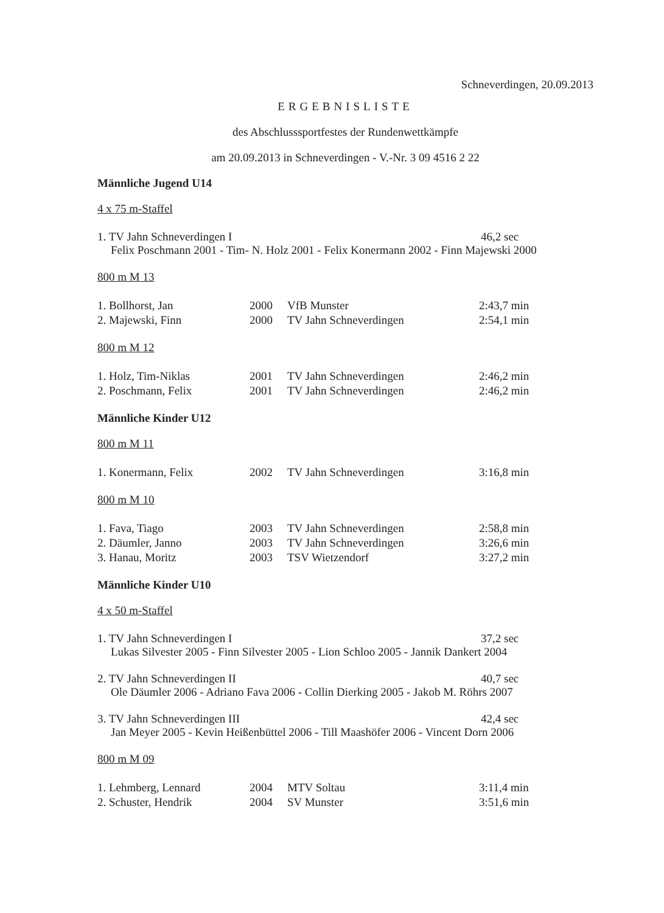Schneverdingen, 20.09.2013
ERGEBNISLISTE
des Abschlusssportfestes der Rundenwettkämpfe
am 20.09.2013 in Schneverdingen - V.-Nr. 3 09 4516 2 22
Männliche Jugend U14
4 x 75 m-Staffel
1. TV Jahn Schneverdingen I 46,2 sec
Felix Poschmann 2001 - Tim- N. Holz 2001 - Felix Konermann 2002 - Finn Majewski 2000
800 m M 13
| 1. Bollhorst, Jan | 2000 | VfB Munster | 2:43,7 min |
| 2. Majewski, Finn | 2000 | TV Jahn Schneverdingen | 2:54,1 min |
800 m M 12
| 1. Holz, Tim-Niklas | 2001 | TV Jahn Schneverdingen | 2:46,2 min |
| 2. Poschmann, Felix | 2001 | TV Jahn Schneverdingen | 2:46,2 min |
Männliche Kinder U12
800 m M 11
| 1. Konermann, Felix | 2002 | TV Jahn Schneverdingen | 3:16,8 min |
800 m M 10
| 1. Fava, Tiago | 2003 | TV Jahn Schneverdingen | 2:58,8 min |
| 2. Däumler, Janno | 2003 | TV Jahn Schneverdingen | 3:26,6 min |
| 3. Hanau, Moritz | 2003 | TSV Wietzendorf | 3:27,2 min |
Männliche Kinder U10
4 x 50 m-Staffel
1. TV Jahn Schneverdingen I 37,2 sec
Lukas Silvester 2005 - Finn Silvester 2005 - Lion Schloo 2005 - Jannik Dankert 2004
2. TV Jahn Schneverdingen II 40,7 sec
Ole Däumler 2006 - Adriano Fava 2006 - Collin Dierking 2005 - Jakob M. Röhrs 2007
3. TV Jahn Schneverdingen III 42,4 sec
Jan Meyer 2005 - Kevin Heißenbüttel 2006 - Till Maashöfer 2006 - Vincent Dorn 2006
800 m M 09
| 1. Lehmberg, Lennard | 2004 | MTV Soltau | 3:11,4 min |
| 2. Schuster, Hendrik | 2004 | SV Munster | 3:51,6 min |